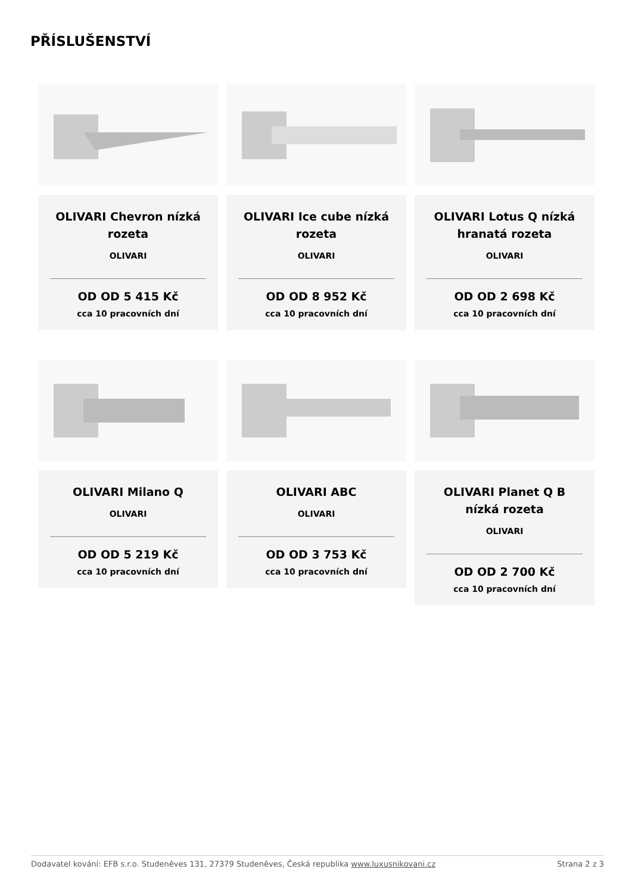PŘÍSLUŠENSTVÍ
OLIVARI Chevron nízká rozeta
OLIVARI
OD OD 5 415 Kč
cca 10 pracovních dní
OLIVARI Ice cube nízká rozeta
OLIVARI
OD OD 8 952 Kč
cca 10 pracovních dní
OLIVARI Lotus Q nízká hranatá rozeta
OLIVARI
OD OD 2 698 Kč
cca 10 pracovních dní
OLIVARI Milano Q
OLIVARI
OD OD 5 219 Kč
cca 10 pracovních dní
OLIVARI ABC
OLIVARI
OD OD 3 753 Kč
cca 10 pracovních dní
OLIVARI Planet Q B nízká rozeta
OLIVARI
OD OD 2 700 Kč
cca 10 pracovních dní
Dodavatel kování: EFB s.r.o. Studeněves 131, 27379 Studeněves, Česká republika www.luxusnikovani.cz Strana 2 z 3